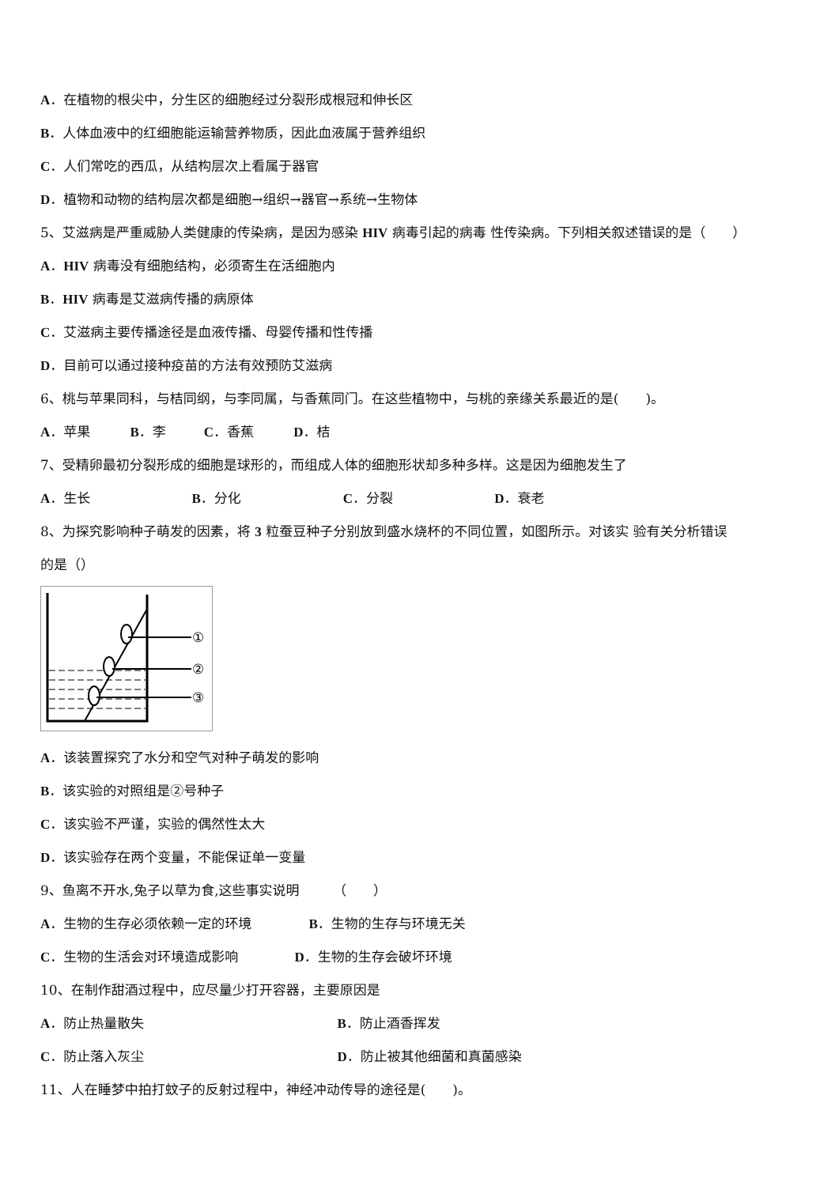A．在植物的根尖中，分生区的细胞经过分裂形成根冠和伸长区
B．人体血液中的红细胞能运输营养物质，因此血液属于营养组织
C．人们常吃的西瓜，从结构层次上看属于器官
D．植物和动物的结构层次都是细胞→组织→器官→系统→生物体
5、艾滋病是严重威胁人类健康的传染病，是因为感染 HIV 病毒引起的病毒 性传染病。下列相关叙述错误的是（　　）
A．HIV 病毒没有细胞结构，必须寄生在活细胞内
B．HIV 病毒是艾滋病传播的病原体
C．艾滋病主要传播途径是血液传播、母婴传播和性传播
D．目前可以通过接种疫苗的方法有效预防艾滋病
6、桃与苹果同科，与桔同纲，与李同属，与香蕉同门。在这些植物中，与桃的亲缘关系最近的是(　　)。
A．苹果 B．李 C．香蕉 D．桔
7、受精卵最初分裂形成的细胞是球形的，而组成人体的细胞形状却多种多样。这是因为细胞发生了
A．生长 B．分化 C．分裂 D．衰老
8、为探究影响种子萌发的因素，将 3 粒蚕豆种子分别放到盛水烧杯的不同位置，如图所示。对该实 验有关分析错误
的是（）
①
②
③
A．该装置探究了水分和空气对种子萌发的影响
B．该实验的对照组是②号种子
C．该实验不严谨，实验的偶然性太大
D．该实验存在两个变量，不能保证单一变量
9、鱼离不开水,兔子以草为食,这些事实说明　　　（　　）
A．生物的生存必须依赖一定的环境 B．生物的生存与环境无关
C．生物的生活会对环境造成影响 D．生物的生存会破坏环境
10、在制作甜酒过程中，应尽量少打开容器，主要原因是
A．防止热量散失 B．防止酒香挥发
C．防止落入灰尘 D．防止被其他细菌和真菌感染
11、人在睡梦中拍打蚊子的反射过程中，神经冲动传导的途径是(　　)。